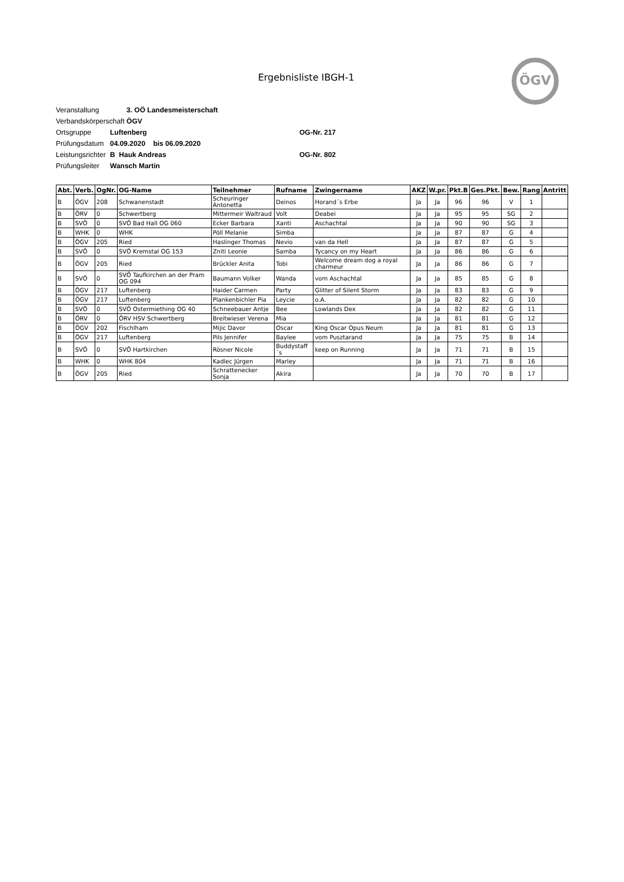Ergebnisliste IBGH-1
ÖGV
Veranstaltung 3. OÖ Landesmeisterschaft
Verbandskörperschaft ÖGV
Ortsgruppe Luftenberg OG-Nr. 217
Prüfungsdatum 04.09.2020 bis 06.09.2020
Leistungsrichter B Hauk Andreas OG-Nr. 802
Prüfungsleiter Wansch Martin
| Abt. | Verb. | OgNr. | OG-Name | Teilnehmer | Rufname | Zwingername | AKZ | W.pr. | Pkt.B | Ges.Pkt. | Bew. | Rang | Antritt |
| --- | --- | --- | --- | --- | --- | --- | --- | --- | --- | --- | --- | --- | --- |
| B | ÖGV | 208 | Schwanenstadt | Scheuringer Antonetta | Deinos | Horand´s Erbe | Ja | Ja | 96 | 96 | V | 1 | |
| B | ÖRV | 0 | Schwertberg | Mittermeir Waltraud | Volt | Deabei | Ja | Ja | 95 | 95 | SG | 2 | |
| B | SVÖ | 0 | SVÖ Bad Hall OG 060 | Ecker Barbara | Xanti | Aschachtal | Ja | Ja | 90 | 90 | SG | 3 | |
| B | WHK | 0 | WHK | Pöll Melanie | Simba | | Ja | Ja | 87 | 87 | G | 4 | |
| B | ÖGV | 205 | Ried | Haslinger Thomas | Nevio | van da Hell | Ja | Ja | 87 | 87 | G | 5 | |
| B | SVÖ | 0 | SVÖ Kremstal OG 153 | Zniti Leonie | Samba | Tycancy on my Heart | Ja | Ja | 86 | 86 | G | 6 | |
| B | ÖGV | 205 | Ried | Brückler Anita | Tobi | Welcome dream dog a royal charmeur | Ja | Ja | 86 | 86 | G | 7 | |
| B | SVÖ | 0 | SVÖ Taufkirchen an der Pram OG 094 | Baumann Volker | Wanda | vom Aschachtal | Ja | Ja | 85 | 85 | G | 8 | |
| B | ÖGV | 217 | Luftenberg | Haider Carmen | Party | Glitter of Silent Storm | Ja | Ja | 83 | 83 | G | 9 | |
| B | ÖGV | 217 | Luftenberg | Plankenbichler Pia | Leycie | o.A. | Ja | Ja | 82 | 82 | G | 10 | |
| B | SVÖ | 0 | SVÖ Ostermiething OG 40 | Schneebauer Antje | Bee | Lowlands Dex | Ja | Ja | 82 | 82 | G | 11 | |
| B | ÖRV | 0 | ÖRV HSV Schwertberg | Breitwieser Verena | Mia | | Ja | Ja | 81 | 81 | G | 12 | |
| B | ÖGV | 202 | Fischlham | Mijic Davor | Oscar | King Oscar Opus Neum | Ja | Ja | 81 | 81 | G | 13 | |
| B | ÖGV | 217 | Luftenberg | Pils Jennifer | Baylee | vom Pusztarand | Ja | Ja | 75 | 75 | B | 14 | |
| B | SVÖ | 0 | SVÖ Hartkirchen | Rösner Nicole | Buddystaff´s | keep on Running | Ja | Ja | 71 | 71 | B | 15 | |
| B | WHK | 0 | WHK 804 | Kadlec Jürgen | Marley | | Ja | Ja | 71 | 71 | B | 16 | |
| B | ÖGV | 205 | Ried | Schrattenecker Sonja | Akira | | Ja | Ja | 70 | 70 | B | 17 | |